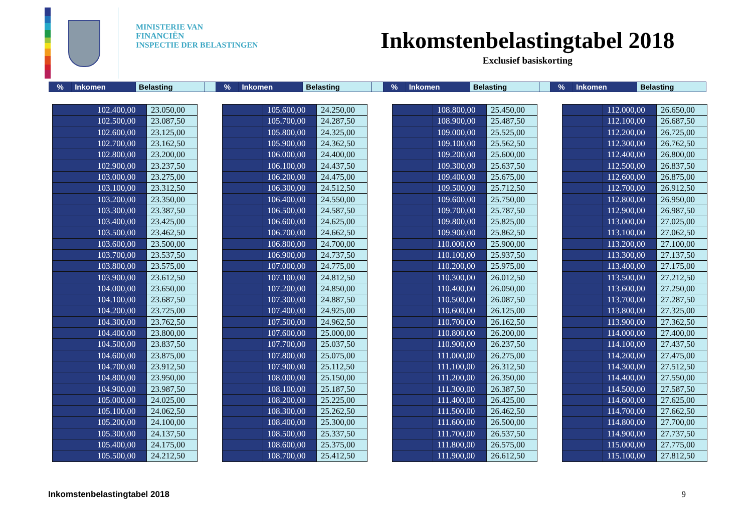MINISTERIE VAN
FINANCIËN
INSPECTIE DER BELASTINGEN
Inkomstenbelastingtabel 2018
Exclusief basiskorting
| % | Inkomen | Belasting | | % | Inkomen | Belasting | | % | Inkomen | Belasting | | % | Inkomen | Belasting |
| | 102.400,00 | 23.050,00 |
| | 102.500,00 | 23.087,50 |
| | 102.600,00 | 23.125,00 |
| | 102.700,00 | 23.162,50 |
| | 102.800,00 | 23.200,00 |
| | 102.900,00 | 23.237,50 |
| | 103.000,00 | 23.275,00 |
| | 103.100,00 | 23.312,50 |
| | 103.200,00 | 23.350,00 |
| | 103.300,00 | 23.387,50 |
| | 103.400,00 | 23.425,00 |
| | 103.500,00 | 23.462,50 |
| | 103.600,00 | 23.500,00 |
| | 103.700,00 | 23.537,50 |
| | 103.800,00 | 23.575,00 |
| | 103.900,00 | 23.612,50 |
| | 104.000,00 | 23.650,00 |
| | 104.100,00 | 23.687,50 |
| | 104.200,00 | 23.725,00 |
| | 104.300,00 | 23.762,50 |
| | 104.400,00 | 23.800,00 |
| | 104.500,00 | 23.837,50 |
| | 104.600,00 | 23.875,00 |
| | 104.700,00 | 23.912,50 |
| | 104.800,00 | 23.950,00 |
| | 104.900,00 | 23.987,50 |
| | 105.000,00 | 24.025,00 |
| | 105.100,00 | 24.062,50 |
| | 105.200,00 | 24.100,00 |
| | 105.300,00 | 24.137,50 |
| | 105.400,00 | 24.175,00 |
| | 105.500,00 | 24.212,50 |
| | 105.600,00 | 24.250,00 |
| | 105.700,00 | 24.287,50 |
| | 105.800,00 | 24.325,00 |
| | 105.900,00 | 24.362,50 |
| | 106.000,00 | 24.400,00 |
| | 106.100,00 | 24.437,50 |
| | 106.200,00 | 24.475,00 |
| | 106.300,00 | 24.512,50 |
| | 106.400,00 | 24.550,00 |
| | 106.500,00 | 24.587,50 |
| | 106.600,00 | 24.625,00 |
| | 106.700,00 | 24.662,50 |
| | 106.800,00 | 24.700,00 |
| | 106.900,00 | 24.737,50 |
| | 107.000,00 | 24.775,00 |
| | 107.100,00 | 24.812,50 |
| | 107.200,00 | 24.850,00 |
| | 107.300,00 | 24.887,50 |
| | 107.400,00 | 24.925,00 |
| | 107.500,00 | 24.962,50 |
| | 107.600,00 | 25.000,00 |
| | 107.700,00 | 25.037,50 |
| | 107.800,00 | 25.075,00 |
| | 107.900,00 | 25.112,50 |
| | 108.000,00 | 25.150,00 |
| | 108.100,00 | 25.187,50 |
| | 108.200,00 | 25.225,00 |
| | 108.300,00 | 25.262,50 |
| | 108.400,00 | 25.300,00 |
| | 108.500,00 | 25.337,50 |
| | 108.600,00 | 25.375,00 |
| | 108.700,00 | 25.412,50 |
| | 108.800,00 | 25.450,00 |
| | 108.900,00 | 25.487,50 |
| | 109.000,00 | 25.525,00 |
| | 109.100,00 | 25.562,50 |
| | 109.200,00 | 25.600,00 |
| | 109.300,00 | 25.637,50 |
| | 109.400,00 | 25.675,00 |
| | 109.500,00 | 25.712,50 |
| | 109.600,00 | 25.750,00 |
| | 109.700,00 | 25.787,50 |
| | 109.800,00 | 25.825,00 |
| | 109.900,00 | 25.862,50 |
| | 110.000,00 | 25.900,00 |
| | 110.100,00 | 25.937,50 |
| | 110.200,00 | 25.975,00 |
| | 110.300,00 | 26.012,50 |
| | 110.400,00 | 26.050,00 |
| | 110.500,00 | 26.087,50 |
| | 110.600,00 | 26.125,00 |
| | 110.700,00 | 26.162,50 |
| | 110.800,00 | 26.200,00 |
| | 110.900,00 | 26.237,50 |
| | 111.000,00 | 26.275,00 |
| | 111.100,00 | 26.312,50 |
| | 111.200,00 | 26.350,00 |
| | 111.300,00 | 26.387,50 |
| | 111.400,00 | 26.425,00 |
| | 111.500,00 | 26.462,50 |
| | 111.600,00 | 26.500,00 |
| | 111.700,00 | 26.537,50 |
| | 111.800,00 | 26.575,00 |
| | 111.900,00 | 26.612,50 |
| | 112.000,00 | 26.650,00 |
| | 112.100,00 | 26.687,50 |
| | 112.200,00 | 26.725,00 |
| | 112.300,00 | 26.762,50 |
| | 112.400,00 | 26.800,00 |
| | 112.500,00 | 26.837,50 |
| | 112.600,00 | 26.875,00 |
| | 112.700,00 | 26.912,50 |
| | 112.800,00 | 26.950,00 |
| | 112.900,00 | 26.987,50 |
| | 113.000,00 | 27.025,00 |
| | 113.100,00 | 27.062,50 |
| | 113.200,00 | 27.100,00 |
| | 113.300,00 | 27.137,50 |
| | 113.400,00 | 27.175,00 |
| | 113.500,00 | 27.212,50 |
| | 113.600,00 | 27.250,00 |
| | 113.700,00 | 27.287,50 |
| | 113.800,00 | 27.325,00 |
| | 113.900,00 | 27.362,50 |
| | 114.000,00 | 27.400,00 |
| | 114.100,00 | 27.437,50 |
| | 114.200,00 | 27.475,00 |
| | 114.300,00 | 27.512,50 |
| | 114.400,00 | 27.550,00 |
| | 114.500,00 | 27.587,50 |
| | 114.600,00 | 27.625,00 |
| | 114.700,00 | 27.662,50 |
| | 114.800,00 | 27.700,00 |
| | 114.900,00 | 27.737,50 |
| | 115.000,00 | 27.775,00 |
| | 115.100,00 | 27.812,50 |
Inkomstenbelastingtabel 2018 9